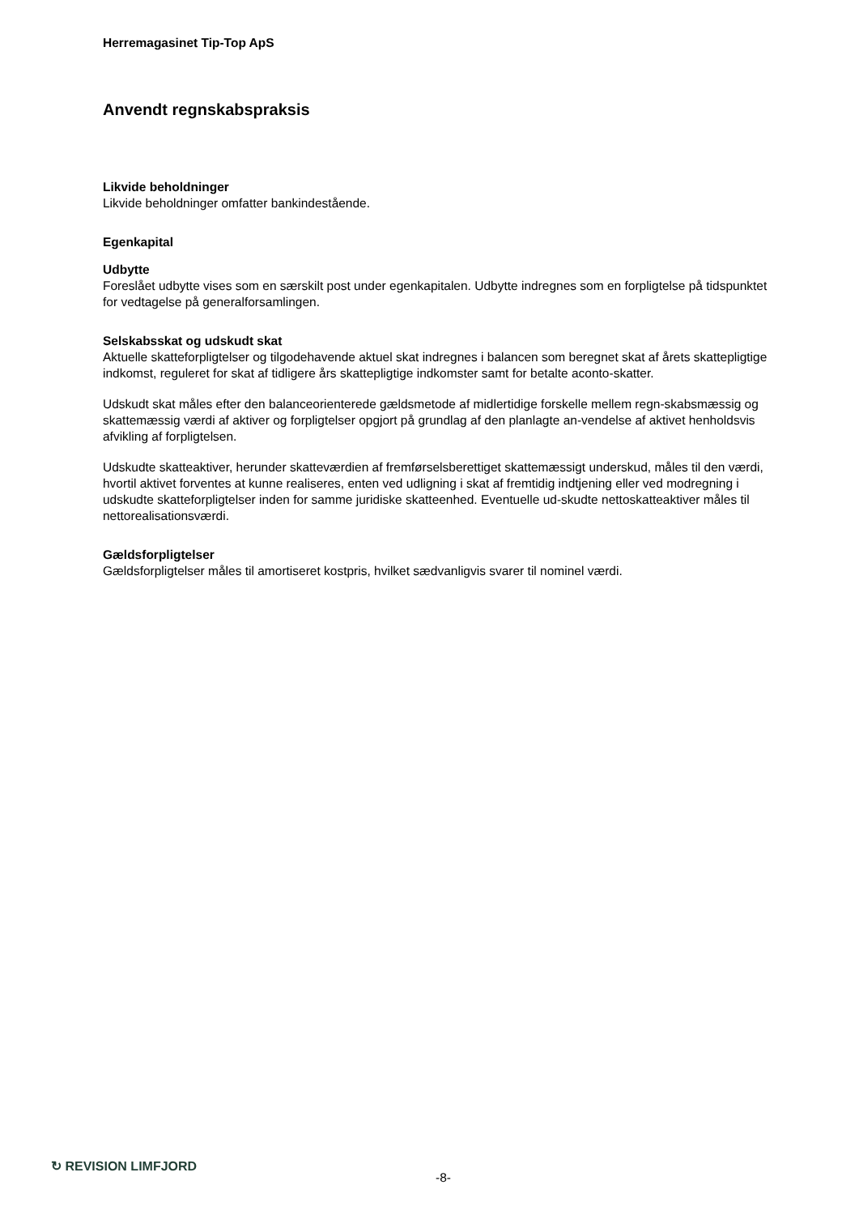Herremagasinet Tip-Top ApS
Anvendt regnskabspraksis
Likvide beholdninger
Likvide beholdninger omfatter bankindestående.
Egenkapital
Udbytte
Foreslået udbytte vises som en særskilt post under egenkapitalen. Udbytte indregnes som en forpligtelse på tidspunktet for vedtagelse på generalforsamlingen.
Selskabsskat og udskudt skat
Aktuelle skatteforpligtelser og tilgodehavende aktuel skat indregnes i balancen som beregnet skat af årets skattepligtige indkomst, reguleret for skat af tidligere års skattepligtige indkomster samt for betalte aconto-skatter.
Udskudt skat måles efter den balanceorienterede gældsmetode af midlertidige forskelle mellem regn-skabsmæssig og skattemæssig værdi af aktiver og forpligtelser opgjort på grundlag af den planlagte an-vendelse af aktivet henholdsvis afvikling af forpligtelsen.
Udskudte skatteaktiver, herunder skatteværdien af fremførselsberettiget skattemæssigt underskud, måles til den værdi, hvortil aktivet forventes at kunne realiseres, enten ved udligning i skat af fremtidig indtjening eller ved modregning i udskudte skatteforpligtelser inden for samme juridiske skatteenhed. Eventuelle ud-skudte nettoskatteaktiver måles til nettorealisationsværdi.
Gældsforpligtelser
Gældsforpligtelser måles til amortiseret kostpris, hvilket sædvanligvis svarer til nominel værdi.
↻ REVISION LIMFJORD
-8-